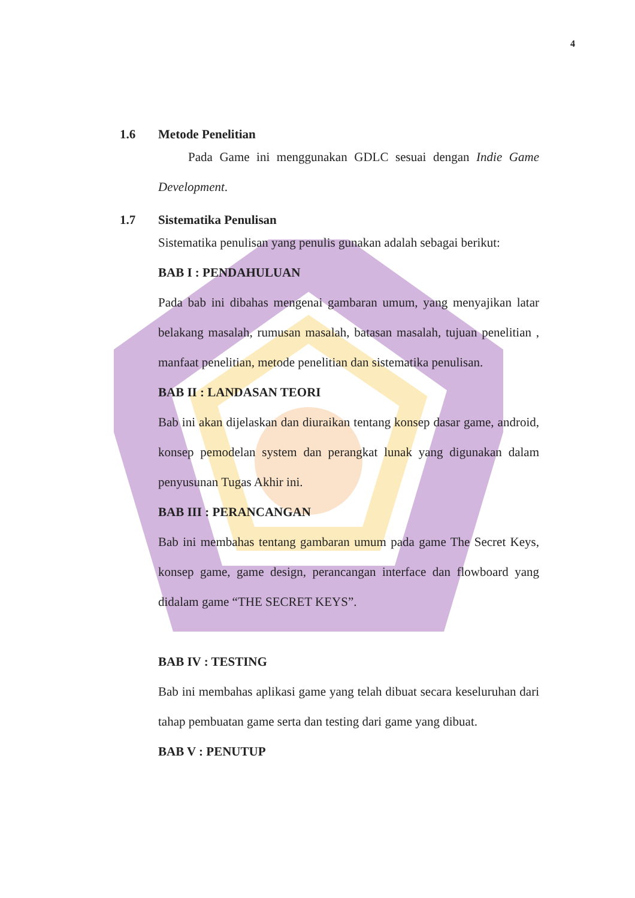4
1.6 Metode Penelitian
Pada Game ini menggunakan GDLC sesuai dengan Indie Game Development.
1.7 Sistematika Penulisan
Sistematika penulisan yang penulis gunakan adalah sebagai berikut:
BAB I : PENDAHULUAN
Pada bab ini dibahas mengenai gambaran umum, yang menyajikan latar belakang masalah, rumusan masalah, batasan masalah, tujuan penelitian , manfaat penelitian, metode penelitian dan sistematika penulisan.
BAB II : LANDASAN TEORI
Bab ini akan dijelaskan dan diuraikan tentang konsep dasar game, android, konsep pemodelan system dan perangkat lunak yang digunakan dalam penyusunan Tugas Akhir ini.
BAB III : PERANCANGAN
Bab ini membahas tentang gambaran umum pada game The Secret Keys, konsep game, game design, perancangan interface dan flowboard yang didalam game “THE SECRET KEYS”.
BAB IV : TESTING
Bab ini membahas aplikasi game yang telah dibuat secara keseluruhan dari tahap pembuatan game serta dan testing dari game yang dibuat.
BAB V : PENUTUP